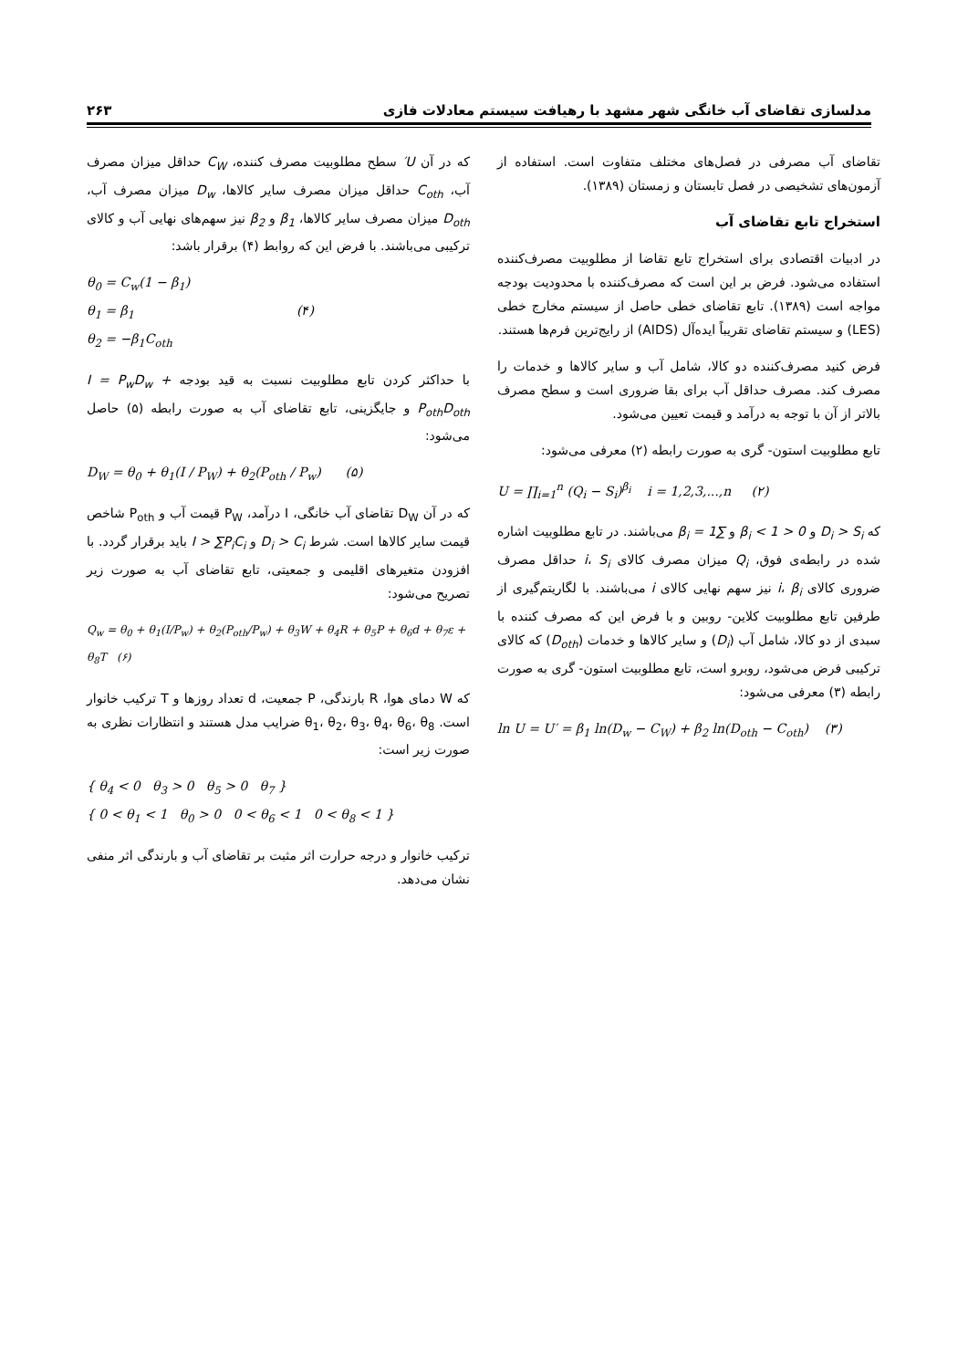مدلسازی تقاضای آب خانگی شهر مشهد با رهیافت سیستم معادلات فازی ۲۶۳
تقاضای آب مصرفی در فصل‌های مختلف متفاوت است. استفاده از آزمون‌های تشخیصی در فصل تابستان و زمستان (۱۳۸۹).
استخراج تابع تقاضای آب
در ادبیات اقتصادی برای استخراج تابع تقاضا از مطلوبیت مصرف‌کننده استفاده می‌شود. فرض بر این است که مصرف‌کننده با محدودیت بودجه مواجه است (۱۳۸۹). تابع تقاضای خطی حاصل از سیستم مخارج خطی (LES) و سیستم تقاضای تقریباً ایده‌آل (AIDS) از رایج‌ترین فرم‌ها هستند.
فرض کنید مصرف‌کننده دو کالا، شامل آب و سایر کالاها و خدمات را مصرف کند. مصرف حداقل آب برای بقا ضروری است و سطح مصرف بالاتر از آن با توجه به درآمد و قیمت تعیین می‌شود.
تابع مطلوبیت استون- گری به صورت رابطه (۲) معرفی می‌شود:
U = ∏<sub>i=1</sub><sup>n</sup> (Q<sub>i</sub> − S<sub>i</sub>)<sup>β<sub>i</sub></sup> i = 1,2,3,...,n (۲)
که D<sub>i</sub> > S<sub>i</sub> و 0 < β<sub>i</sub> < 1 و ∑β<sub>i</sub> = 1 می‌باشند. در تابع مطلوبیت اشاره شده در رابطه‌ی فوق، Q<sub>i</sub> میزان مصرف کالای i، S<sub>i</sub> حداقل مصرف ضروری کالای i، β<sub>i</sub> نیز سهم نهایی کالای i می‌باشند. با لگاریتم‌گیری از طرفین تابع مطلوبیت کلاین- روبین و با فرض این که مصرف کننده با سبدی از دو کالا، شامل آب (D<sub>i</sub>) و سایر کالاها و خدمات (D<sub>oth</sub>) که کالای ترکیبی فرض می‌شود، روبرو است، تابع مطلوبیت استون- گری به صورت رابطه (۳) معرفی می‌شود:
ln U = U′ = β<sub>1</sub> ln(D<sub>w</sub> − C<sub>W</sub>) + β<sub>2</sub> ln(D<sub>oth</sub> − C<sub>oth</sub>) (۳)
که در آن U′ سطح مطلوبیت مصرف کننده، C<sub>W</sub> حداقل میزان مصرف آب، C<sub>oth</sub> حداقل میزان مصرف سایر کالاها، D<sub>w</sub> میزان مصرف آب، D<sub>oth</sub> میزان مصرف سایر کالاها، β<sub>1</sub> و β<sub>2</sub> نیز سهم‌های نهایی آب و کالای ترکیبی می‌باشند. با فرض این که روابط (۴) برقرار باشد:
θ<sub>0</sub> = C<sub>w</sub>(1 − β<sub>1</sub>)
θ<sub>1</sub> = β<sub>1</sub> (۴)
θ<sub>2</sub> = −β<sub>1</sub>C<sub>oth</sub>
با حداکثر کردن تابع مطلوبیت نسبت به قید بودجه I = P<sub>w</sub>D<sub>w</sub> + P<sub>oth</sub>D<sub>oth</sub> و جایگزینی، تابع تقاضای آب به صورت رابطه (۵) حاصل می‌شود:
D<sub>W</sub> = θ<sub>0</sub> + θ<sub>1</sub>(I / P<sub>W</sub>) + θ<sub>2</sub>(P<sub>oth</sub> / P<sub>w</sub>) (۵)
که در آن D<sub>W</sub> تقاضای آب خانگی، I درآمد، P<sub>W</sub> قیمت آب و P<sub>oth</sub> شاخص قیمت سایر کالاها است. شرط D<sub>i</sub> > C<sub>i</sub> و I > ∑P<sub>i</sub>C<sub>i</sub> باید برقرار گردد. با افزودن متغیرهای اقلیمی و جمعیتی، تابع تقاضای آب به صورت زیر تصریح می‌شود:
Q<sub>w</sub> = θ<sub>0</sub> + θ<sub>1</sub>(I/P<sub>w</sub>) + θ<sub>2</sub>(P<sub>oth</sub>/P<sub>w</sub>) + θ<sub>3</sub>W + θ<sub>4</sub>R + θ<sub>5</sub>P + θ<sub>6</sub>d + θ<sub>7</sub>ε + θ<sub>8</sub>T (۶)
که W دمای هوا، R بارندگی، P جمعیت، d تعداد روزها و T ترکیب خانوار است. θ<sub>1</sub>، θ<sub>2</sub>، θ<sub>3</sub>، θ<sub>4</sub>، θ<sub>6</sub>، θ<sub>8</sub> ضرایب مدل هستند و انتظارات نظری به صورت زیر است:
{ θ<sub>4</sub> < 0 θ<sub>3</sub> > 0 θ<sub>5</sub> > 0 θ<sub>7</sub> }
{ 0 < θ<sub>1</sub> < 1 θ<sub>0</sub> > 0 0 < θ<sub>6</sub> < 1 0 < θ<sub>8</sub> < 1 }
ترکیب خانوار و درجه حرارت اثر مثبت بر تقاضای آب و بارندگی اثر منفی نشان می‌دهد.